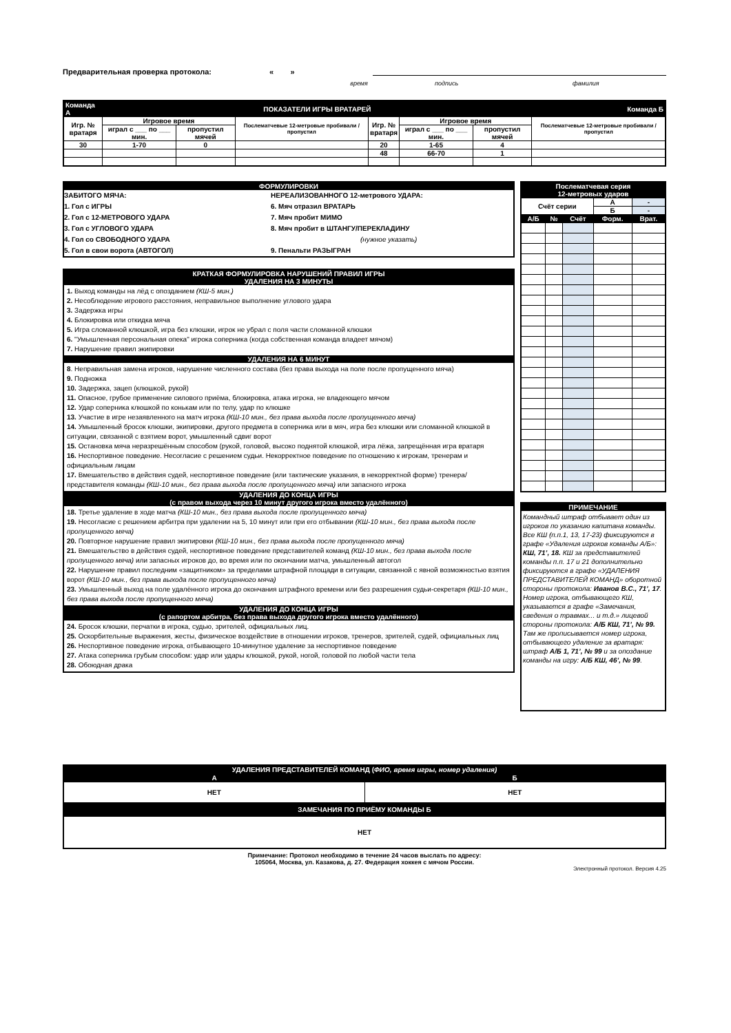Предварительная проверка протокола: « »
время подпись фамилия
| Команда А | ПОКАЗАТЕЛИ ИГРЫ ВРАТАРЕЙ | | | | | | | Команда Б |
| Игр. № вратаря | Игровое время | | Послематчевые 12-метровые пробивали / пропустил | Игр. № вратаря | Игровое время | | Послематчевые 12-метровые пробивали / пропустил | |
| | играл с ___ по ___ мин. | пропустил мячей | | | играл с ___ по ___ мин. | пропустил мячей | | |
| 30 | 1-70 | 0 | | 20 | 1-65 | 4 | | |
| | | | | 48 | 66-70 | 1 | | |
ФОРМУЛИРОВКИ
ЗАБИТОГО МЯЧА:
1. Гол с ИГРЫ
2. Гол с 12-МЕТРОВОГО УДАРА
3. Гол с УГЛОВОГО УДАРА
4. Гол со СВОБОДНОГО УДАРА
5. Гол в свои ворота (АВТОГОЛ)
НЕРЕАЛИЗОВАННОГО 12-метрового УДАРА:
6. Мяч отразил ВРАТАРЬ
7. Мяч пробит МИМО
8. Мяч пробит в ШТАНГУ/ПЕРЕКЛАДИНУ
(нужное указать)
9. Пенальти РАЗЫГРАН
КРАТКАЯ ФОРМУЛИРОВКА НАРУШЕНИЙ ПРАВИЛ ИГРЫ
УДАЛЕНИЯ НА 3 МИНУТЫ
1. Выход команды на лёд с опозданием (КШ-5 мин.)
2. Несоблюдение игрового расстояния, неправильное выполнение углового удара
3. Задержка игры
4. Блокировка или откидка мяча
5. Игра сломанной клюшкой, игра без клюшки, игрок не убрал с поля части сломанной клюшки
6. "Умышленная персональная опека" игрока соперника (когда собственная команда владеет мячом)
7. Нарушение правил экипировки
УДАЛЕНИЯ НА 6 МИНУТ
8. Неправильная замена игроков, нарушение численного состава (без права выхода на поле после пропущенного мяча)
9. Подножка
10. Задержка, зацеп (клюшкой, рукой)
11. Опасное, грубое применение силового приёма, блокировка, атака игрока, не владеющего мячом
12. Удар соперника клюшкой по конькам или по телу, удар по клюшке
13. Участие в игре незаявленного на матч игрока (КШ-10 мин., без права выхода после пропущенного мяча)
14. Умышленный бросок клюшки, экипировки, другого предмета в соперника или в мяч, игра без клюшки или сломанной клюшкой в ситуации, связанной с взятием ворот, умышленный сдвиг ворот
15. Остановка мяча неразрешённым способом (рукой, головой, высоко поднятой клюшкой, игра лёжа, запрещённая игра вратаря
16. Неспортивное поведение. Несогласие с решением судьи. Некорректное поведение по отношению к игрокам, тренерам и официальным лицам
17. Вмешательство в действия судей, неспортивное поведение (или тактические указания, в некорректной форме) тренера/представителя команды (КШ-10 мин., без права выхода после пропущенного мяча) или запасного игрока
УДАЛЕНИЯ ДО КОНЦА ИГРЫ
(с правом выхода через 10 минут другого игрока вместо удалённого)
18. Третье удаление в ходе матча (КШ-10 мин., без права выхода после пропущенного мяча)
19. Несогласие с решением арбитра при удалении на 5, 10 минут или при его отбывании (КШ-10 мин., без права выхода после пропущенного мяча)
20. Повторное нарушение правил экипировки (КШ-10 мин., без права выхода после пропущенного мяча)
21. Вмешательство в действия судей, неспортивное поведение представителей команд (КШ-10 мин., без права выхода после пропущенного мяча) или запасных игроков до, во время или по окончании матча, умышленный автогол
22. Нарушение правил последним «защитником» за пределами штрафной площади в ситуации, связанной с явной возможностью взятия ворот (КШ-10 мин., без права выхода после пропущенного мяча)
23. Умышленный выход на поле удалённого игрока до окончания штрафного времени или без разрешения судьи-секретаря (КШ-10 мин., без права выхода после пропущенного мяча)
УДАЛЕНИЯ ДО КОНЦА ИГРЫ
(с рапортом арбитра, без права выхода другого игрока вместо удалённого)
24. Бросок клюшки, перчатки в игрока, судью, зрителей, официальных лиц.
25. Оскорбительные выражения, жесты, физическое воздействие в отношении игроков, тренеров, зрителей, судей, официальных лиц
26. Неспортивное поведение игрока, отбывающего 10-минутное удаление за неспортивное поведение
27. Атака соперника грубым способом: удар или удары клюшкой, рукой, ногой, головой по любой части тела
28. Обоюдная драка
| Послематчевая серия 12-метровых ударов | | | | |
| Счёт серии | | | А | - |
| | | | Б | - |
| А/Б | № | Счёт | Форм. | Врат. |
ПРИМЕЧАНИЕ
Командный штраф отбывает один из игроков по указанию капитана команды. Все КШ (п.п.1, 13, 17-23) фиксируются в графе «Удаления игроков команды А/Б»: КШ, 71’, 18. КШ за представителей команды п.п. 17 и 21 дополнительно фиксируются в графе «УДАЛЕНИЯ ПРЕДСТАВИТЕЛЕЙ КОМАНД» оборотной стороны протокола: Иванов В.С., 71’, 17. Номер игрока, отбывающего КШ, указывается в графе «Замечания, сведения о травмах... и т.д.» лицевой стороны протокола: А/Б КШ, 71’, № 99. Там же прописывается номер игрока, отбывающего удаление за вратаря: штраф А/Б 1, 71’, № 99 и за опоздание команды на игру: А/Б КШ, 46’, № 99.
| УДАЛЕНИЯ ПРЕДСТАВИТЕЛЕЙ КОМАНД ( ФИО, время игры, номер удаления) | |
| А | Б |
| НЕТ | НЕТ |
| ЗАМЕЧАНИЯ ПО ПРИЁМУ КОМАНДЫ Б | |
| НЕТ | |
Примечание: Протокол необходимо в течение 24 часов выслать по адресу:
105064, Москва, ул. Казакова, д. 27. Федерация хоккея с мячом России.
Электронный протокол. Версия 4.25